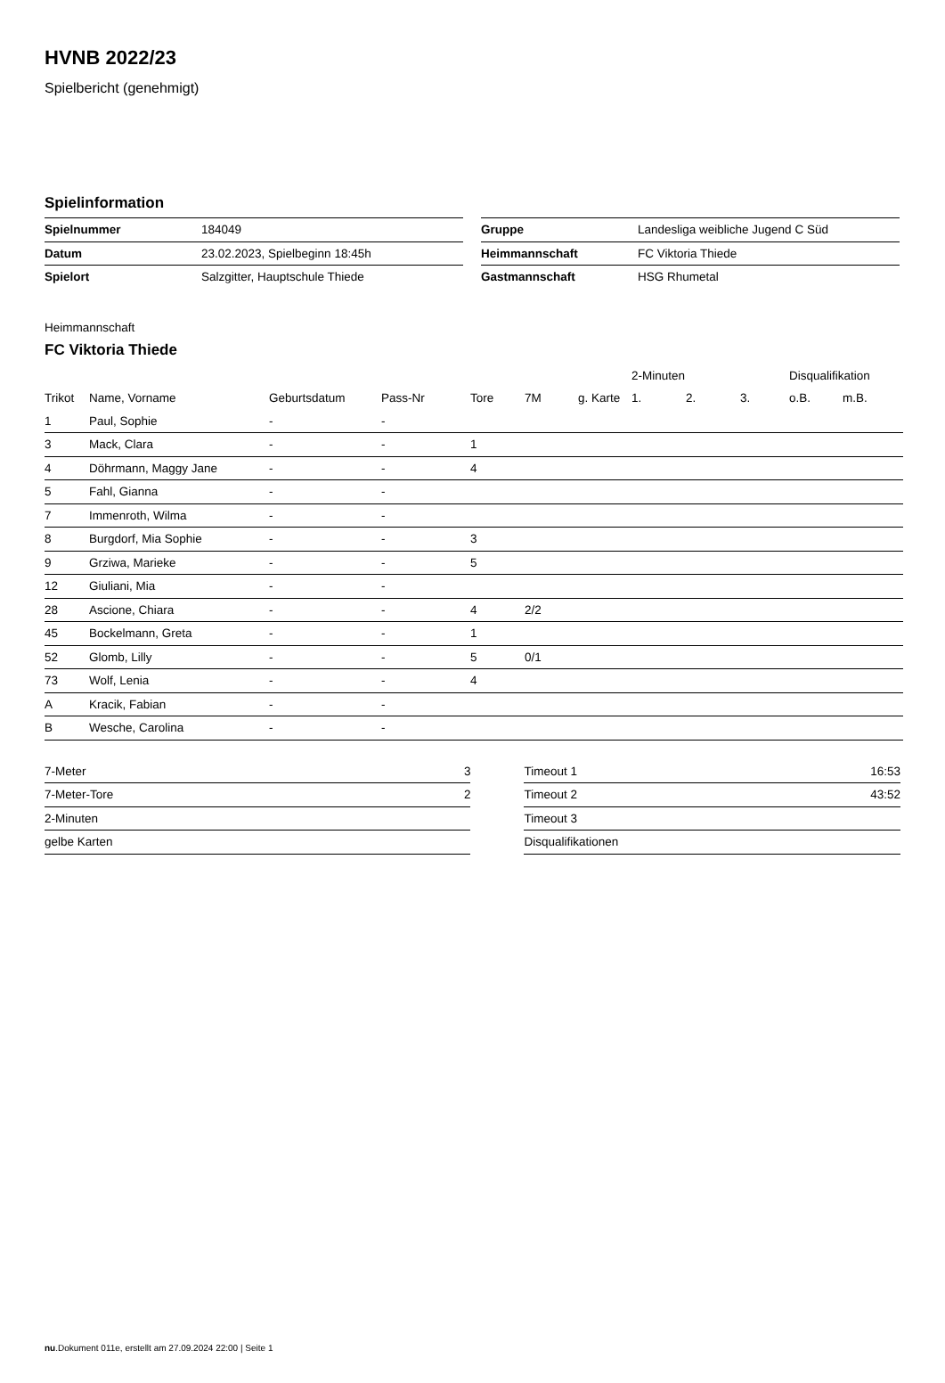HVNB 2022/23
Spielbericht (genehmigt)
Spielinformation
| Spielnummer | 184049 |
| Datum | 23.02.2023, Spielbeginn 18:45h |
| Spielort | Salzgitter, Hauptschule Thiede |
| Gruppe | Landesliga weibliche Jugend C Süd |
| Heimmannschaft | FC Viktoria Thiede |
| Gastmannschaft | HSG Rhumetal |
Heimmannschaft
FC Viktoria Thiede
| | | | | | | | 2-Minuten | | | Disqualifikation | |
| Trikot | Name, Vorname | Geburtsdatum | Pass-Nr | Tore | 7M | g. Karte | 1. | 2. | 3. | o.B. | m.B. |
| 1 | Paul, Sophie | - | - | | | | | | | | |
| 3 | Mack, Clara | - | - | 1 | | | | | | | |
| 4 | Döhrmann, Maggy Jane | - | - | 4 | | | | | | | |
| 5 | Fahl, Gianna | - | - | | | | | | | | |
| 7 | Immenroth, Wilma | - | - | | | | | | | | |
| 8 | Burgdorf, Mia Sophie | - | - | 3 | | | | | | | |
| 9 | Grziwa, Marieke | - | - | 5 | | | | | | | |
| 12 | Giuliani, Mia | - | - | | | | | | | | |
| 28 | Ascione, Chiara | - | - | 4 | 2/2 | | | | | | |
| 45 | Bockelmann, Greta | - | - | 1 | | | | | | | |
| 52 | Glomb, Lilly | - | - | 5 | 0/1 | | | | | | |
| 73 | Wolf, Lenia | - | - | 4 | | | | | | | |
| A | Kracik, Fabian | - | - | | | | | | | | |
| B | Wesche, Carolina | - | - | | | | | | | | |
| 7-Meter | 3 |
| 7-Meter-Tore | 2 |
| 2-Minuten | |
| gelbe Karten | |
| Timeout 1 | 16:53 |
| Timeout 2 | 43:52 |
| Timeout 3 | |
| Disqualifikationen | |
nu.Dokument 011e, erstellt am 27.09.2024 22:00 | Seite 1